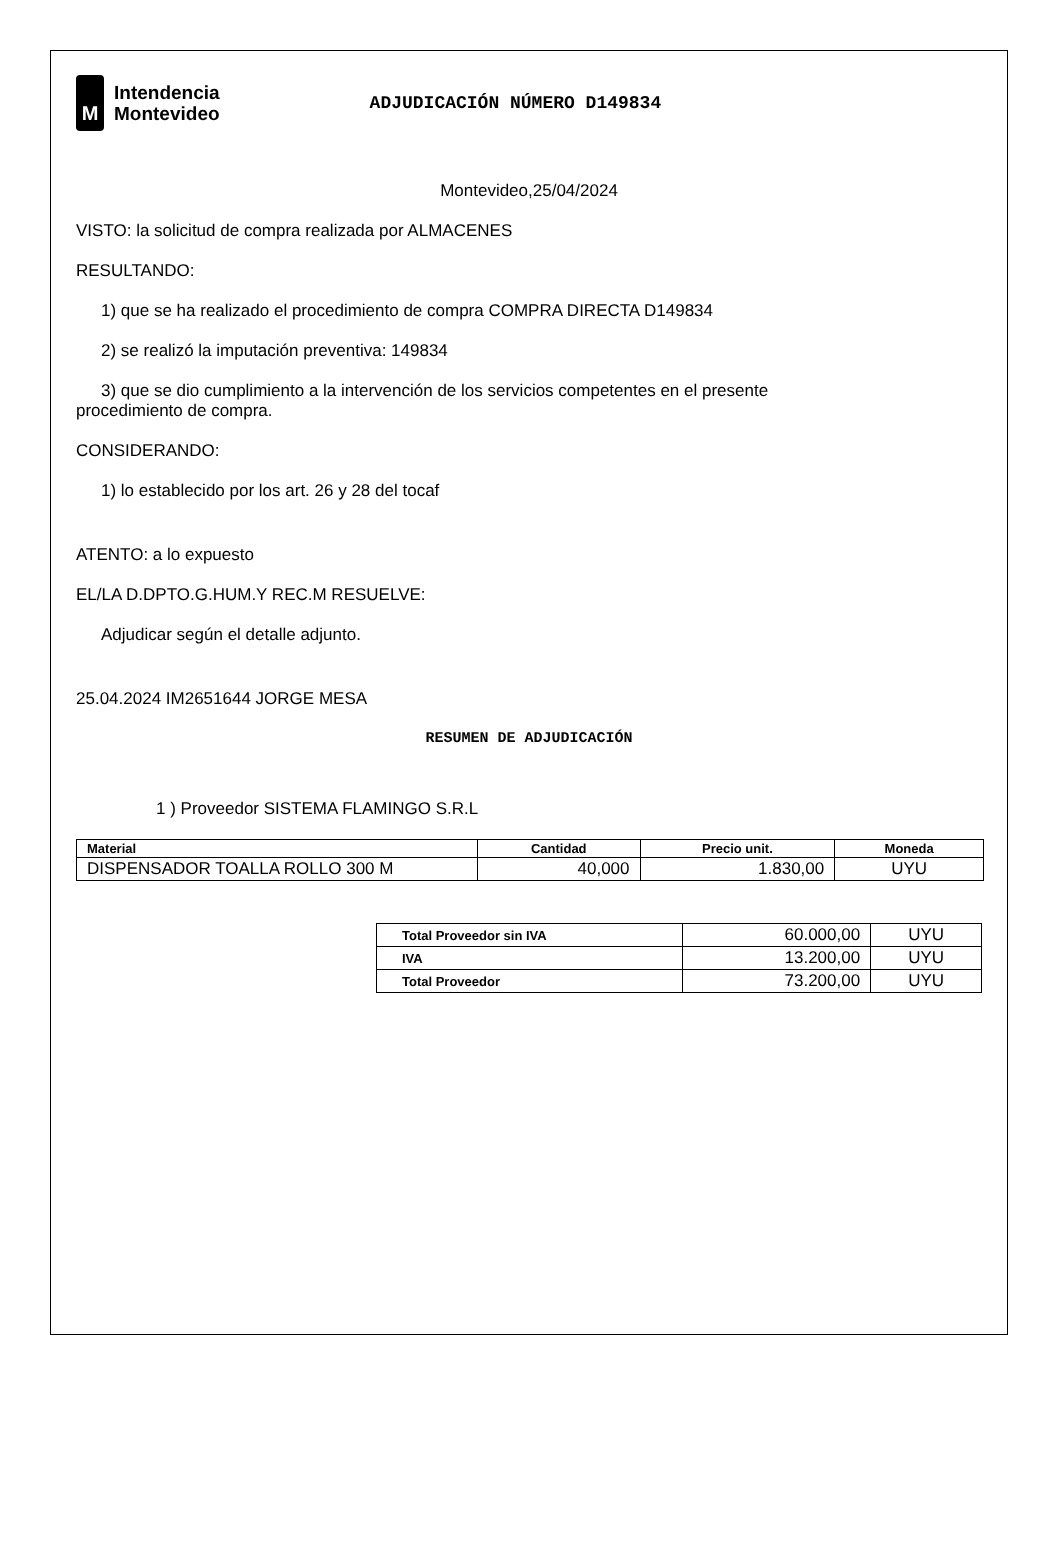M
Intendencia
Montevideo
ADJUDICACIÓN NÚMERO D149834
Montevideo,25/04/2024
VISTO: la solicitud de compra realizada por ALMACENES
RESULTANDO:
1) que se ha realizado el procedimiento de compra COMPRA DIRECTA D149834
2) se realizó la imputación preventiva: 149834
3) que se dio cumplimiento a la intervención de los servicios competentes en el presente
procedimiento de compra.
CONSIDERANDO:
1) lo establecido por los art. 26 y 28 del tocaf
ATENTO: a lo expuesto
EL/LA D.DPTO.G.HUM.Y REC.M RESUELVE:
Adjudicar según el detalle adjunto.
25.04.2024 IM2651644 JORGE MESA
RESUMEN DE ADJUDICACIÓN
1 ) Proveedor SISTEMA FLAMINGO S.R.L
| Material | Cantidad | Precio unit. | Moneda |
| --- | --- | --- | --- |
| DISPENSADOR TOALLA ROLLO 300 M | 40,000 | 1.830,00 | UYU |
| Total Proveedor sin IVA | 60.000,00 | UYU |
| IVA | 13.200,00 | UYU |
| Total Proveedor | 73.200,00 | UYU |